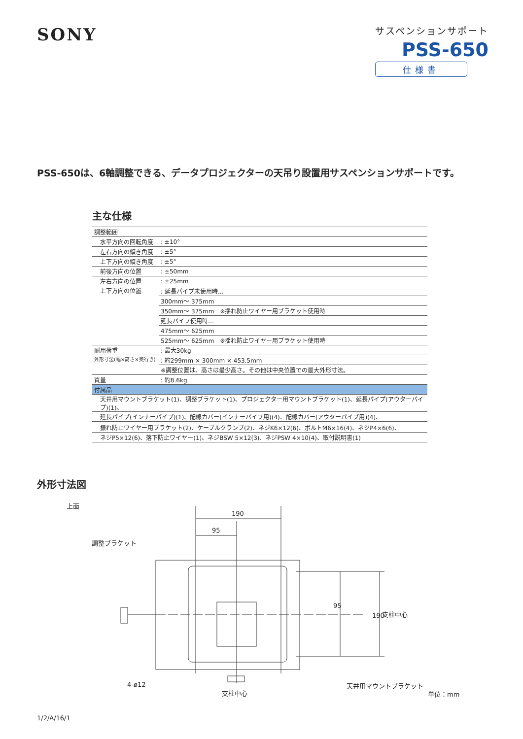SONY
サスペンションサポート
PSS-650
仕様書
PSS-650は、6軸調整できる、データプロジェクターの天吊り設置用サスペンションサポートです。
主な仕様
| 調整範囲 | |
| 水平方向の回転角度 | : ±10° |
| 左右方向の傾き角度 | : ±5° |
| 上下方向の傾き角度 | : ±5° |
| 前後方向の位置 | : ±50mm |
| 左右方向の位置 | : ±25mm |
| 上下方向の位置 | : 延長パイプ未使用時… |
| | 300mm〜 375mm |
| | 350mm〜 375mm ※揺れ防止ワイヤー用ブラケット使用時 |
| | 延長パイプ使用時… |
| | 475mm〜 625mm |
| | 525mm〜 625mm ※揺れ防止ワイヤー用ブラケット使用時 |
| 耐用荷重 | : 最大30kg |
| 外形寸法(幅×高さ×奥行き) | : 約299mm × 300mm × 453.5mm |
| | ※調整位置は、高さは最少高さ。その他は中央位置での最大外形寸法。 |
| 質量 | : 約8.6kg |
| 付属品 | |
| 天井用マウントブラケット(1)、調整ブラケット(1)、プロジェクター用マウントブラケット(1)、延長パイプ(アウターパイプ)(1)、 | |
| 延長パイプ(インナーパイプ)(1)、配線カバー(インナーパイプ用)(4)、配線カバー(アウターパイプ用)(4)、 | |
| 振れ防止ワイヤー用ブラケット(2)、ケーブルクランプ(2)、ネジK6×12(6)、ボルトM6×16(4)、ネジP4×6(6)、 | |
| ネジP5×12(6)、落下防止ワイヤー(1)、ネジBSW 5×12(3)、ネジPSW 4×10(4)、取付説明書(1) | |
外形寸法図
上面
190
95
調整ブラケット
95
190 支柱中心
4-ø12
支柱中心
天井用マウントブラケット
単位：mm
1/2/A/16/1